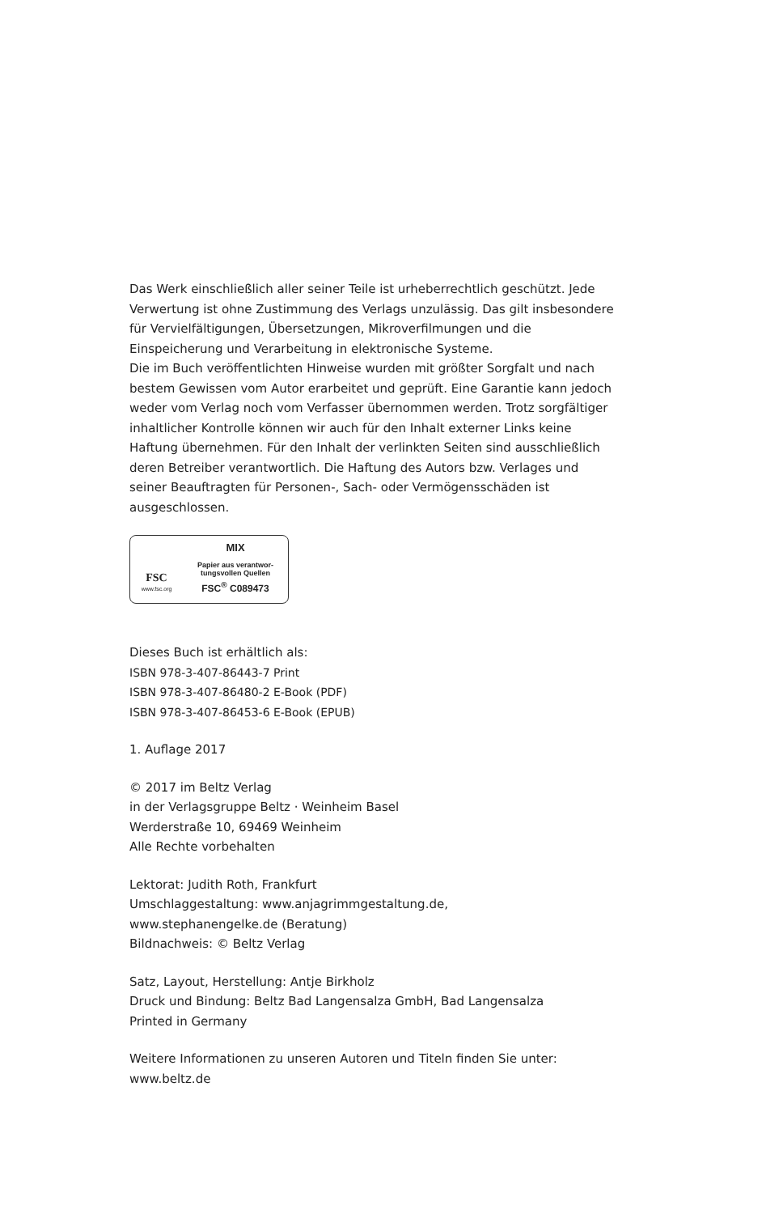Das Werk einschließlich aller seiner Teile ist urheberrechtlich geschützt. Jede Verwertung ist ohne Zustimmung des Verlags unzulässig. Das gilt insbesondere für Vervielfältigungen, Übersetzungen, Mikroverfilmungen und die Einspeicherung und Verarbeitung in elektronische Systeme.
Die im Buch veröffentlichten Hinweise wurden mit größter Sorgfalt und nach bestem Gewissen vom Autor erarbeitet und geprüft. Eine Garantie kann jedoch weder vom Verlag noch vom Verfasser übernommen werden. Trotz sorgfältiger inhaltlicher Kontrolle können wir auch für den Inhalt externer Links keine Haftung übernehmen. Für den Inhalt der verlinkten Seiten sind ausschließlich deren Betreiber verantwortlich. Die Haftung des Autors bzw. Verlages und seiner Beauftragten für Personen-, Sach- oder Vermögensschäden ist ausgeschlossen.
FSC
www.fsc.org
MIX
Papier aus verantwor-
tungsvollen Quellen
FSC<sup>®</sup> C089473
Dieses Buch ist erhältlich als:
ISBN 978-3-407-86443-7 Print
ISBN 978-3-407-86480-2 E-Book (PDF)
ISBN 978-3-407-86453-6 E-Book (EPUB)
1. Auflage 2017
© 2017 im Beltz Verlag
in der Verlagsgruppe Beltz · Weinheim Basel
Werderstraße 10, 69469 Weinheim
Alle Rechte vorbehalten
Lektorat: Judith Roth, Frankfurt
Umschlaggestaltung: www.anjagrimmgestaltung.de,
www.stephanengelke.de (Beratung)
Bildnachweis: © Beltz Verlag
Satz, Layout, Herstellung: Antje Birkholz
Druck und Bindung: Beltz Bad Langensalza GmbH, Bad Langensalza
Printed in Germany
Weitere Informationen zu unseren Autoren und Titeln finden Sie unter:
www.beltz.de